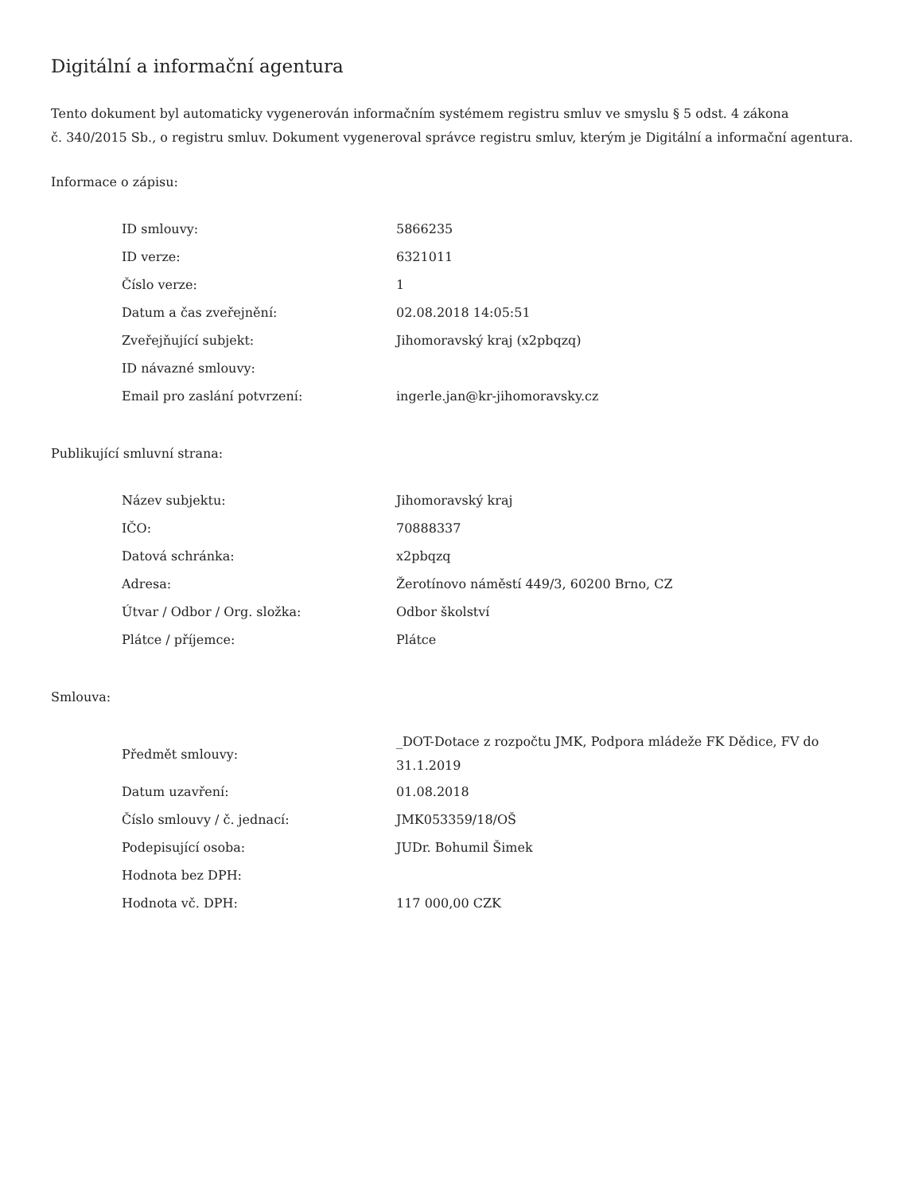Digitální a informační agentura
Tento dokument byl automaticky vygenerován informačním systémem registru smluv ve smyslu § 5 odst. 4 zákona
č. 340/2015 Sb., o registru smluv. Dokument vygeneroval správce registru smluv, kterým je Digitální a informační agentura.
Informace o zápisu:
| ID smlouvy: | 5866235 |
| ID verze: | 6321011 |
| Číslo verze: | 1 |
| Datum a čas zveřejnění: | 02.08.2018 14:05:51 |
| Zveřejňující subjekt: | Jihomoravský kraj (x2pbqzq) |
| ID návazné smlouvy: | |
| Email pro zaslání potvrzení: | ingerle.jan@kr-jihomoravsky.cz |
Publikující smluvní strana:
| Název subjektu: | Jihomoravský kraj |
| IČO: | 70888337 |
| Datová schránka: | x2pbqzq |
| Adresa: | Žerotínovo náměstí 449/3, 60200 Brno, CZ |
| Útvar / Odbor / Org. složka: | Odbor školství |
| Plátce / příjemce: | Plátce |
Smlouva:
| Předmět smlouvy: | _DOT-Dotace z rozpočtu JMK, Podpora mládeže FK Dědice, FV do 31.1.2019 |
| Datum uzavření: | 01.08.2018 |
| Číslo smlouvy / č. jednací: | JMK053359/18/OŠ |
| Podepisující osoba: | JUDr. Bohumil Šimek |
| Hodnota bez DPH: | |
| Hodnota vč. DPH: | 117 000,00 CZK |